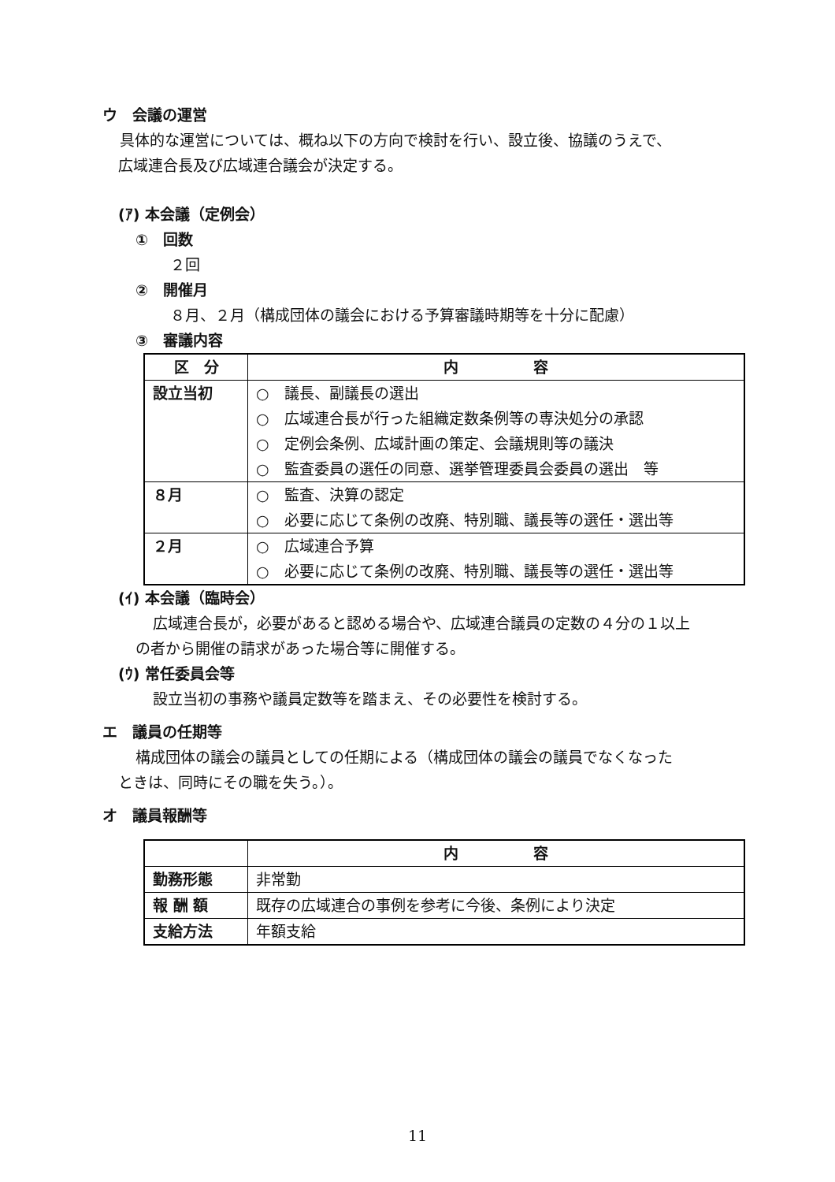ウ　会議の運営
具体的な運営については、概ね以下の方向で検討を行い、設立後、協議のうえで、
広域連合長及び広域連合議会が決定する。
(ｱ) 本会議（定例会）
①　回数
２回
②　開催月
８月、２月（構成団体の議会における予算審議時期等を十分に配慮）
③　審議内容
| 区 分 | 内 容 |
| --- | --- |
| 設立当初 | ○ 議長、副議長の選出 ○ 広域連合長が行った組織定数条例等の専決処分の承認 ○ 定例会条例、広域計画の策定、会議規則等の議決 ○ 監査委員の選任の同意、選挙管理委員会委員の選出 等 |
| ８月 | ○ 監査、決算の認定 ○ 必要に応じて条例の改廃、特別職、議長等の選任・選出等 |
| ２月 | ○ 広域連合予算 ○ 必要に応じて条例の改廃、特別職、議長等の選任・選出等 |
(ｲ) 本会議（臨時会）
広域連合長が，必要があると認める場合や、広域連合議員の定数の４分の１以上
の者から開催の請求があった場合等に開催する。
(ｳ) 常任委員会等
設立当初の事務や議員定数等を踏まえ、その必要性を検討する。
エ　議員の任期等
構成団体の議会の議員としての任期による（構成団体の議会の議員でなくなった
ときは、同時にその職を失う。）。
オ　議員報酬等
| | 内 容 |
| --- | --- |
| 勤務形態 | 非常勤 |
| 報 酬 額 | 既存の広域連合の事例を参考に今後、条例により決定 |
| 支給方法 | 年額支給 |
11